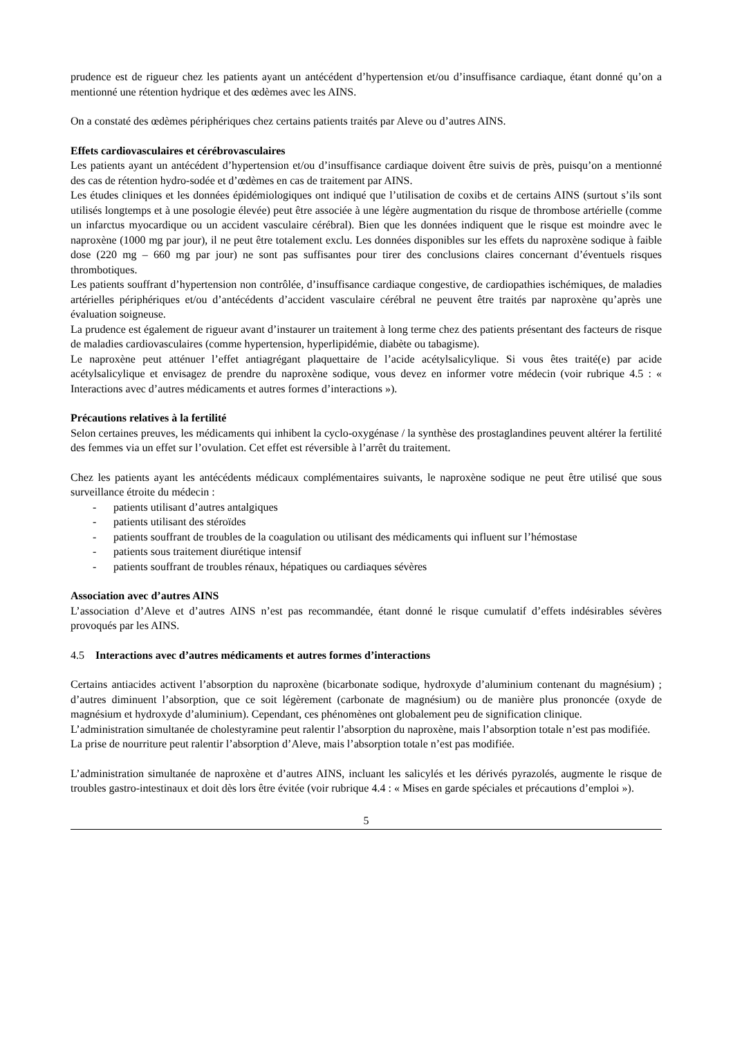prudence est de rigueur chez les patients ayant un antécédent d’hypertension et/ou d’insuffisance cardiaque, étant donné qu’on a mentionné une rétention hydrique et des œdèmes avec les AINS.
On a constaté des œdèmes périphériques chez certains patients traités par Aleve ou d’autres AINS.
Effets cardiovasculaires et cérébrovasculaires
Les patients ayant un antécédent d’hypertension et/ou d’insuffisance cardiaque doivent être suivis de près, puisqu’on a mentionné des cas de rétention hydro-sodée et d’œdèmes en cas de traitement par AINS.
Les études cliniques et les données épidémiologiques ont indiqué que l’utilisation de coxibs et de certains AINS (surtout s’ils sont utilisés longtemps et à une posologie élevée) peut être associée à une légère augmentation du risque de thrombose artérielle (comme un infarctus myocardique ou un accident vasculaire cérébral). Bien que les données indiquent que le risque est moindre avec le naproxène (1000 mg par jour), il ne peut être totalement exclu. Les données disponibles sur les effets du naproxène sodique à faible dose (220 mg – 660 mg par jour) ne sont pas suffisantes pour tirer des conclusions claires concernant d’éventuels risques thrombotiques.
Les patients souffrant d’hypertension non contrôlée, d’insuffisance cardiaque congestive, de cardiopathies ischémiques, de maladies artérielles périphériques et/ou d’antécédents d’accident vasculaire cérébral ne peuvent être traités par naproxène qu’après une évaluation soigneuse.
La prudence est également de rigueur avant d’instaurer un traitement à long terme chez des patients présentant des facteurs de risque de maladies cardiovasculaires (comme hypertension, hyperlipidémie, diabète ou tabagisme).
Le naproxène peut atténuer l’effet antiagrégant plaquettaire de l’acide acétylsalicylique. Si vous êtes traité(e) par acide acétylsalicylique et envisagez de prendre du naproxène sodique, vous devez en informer votre médecin (voir rubrique 4.5 : « Interactions avec d’autres médicaments et autres formes d’interactions »).
Précautions relatives à la fertilité
Selon certaines preuves, les médicaments qui inhibent la cyclo-oxygénase / la synthèse des prostaglandines peuvent altérer la fertilité des femmes via un effet sur l’ovulation. Cet effet est réversible à l’arrêt du traitement.
Chez les patients ayant les antécédents médicaux complémentaires suivants, le naproxène sodique ne peut être utilisé que sous surveillance étroite du médecin :
- patients utilisant d’autres antalgiques
- patients utilisant des stéroïdes
- patients souffrant de troubles de la coagulation ou utilisant des médicaments qui influent sur l’hémostase
- patients sous traitement diurétique intensif
- patients souffrant de troubles rénaux, hépatiques ou cardiaques sévères
Association avec d’autres AINS
L’association d’Aleve et d’autres AINS n’est pas recommandée, étant donné le risque cumulatif d’effets indésirables sévères provoqués par les AINS.
4.5 Interactions avec d’autres médicaments et autres formes d’interactions
Certains antiacides activent l’absorption du naproxène (bicarbonate sodique, hydroxyde d’aluminium contenant du magnésium) ; d’autres diminuent l’absorption, que ce soit légèrement (carbonate de magnésium) ou de manière plus prononcée (oxyde de magnésium et hydroxyde d’aluminium). Cependant, ces phénomènes ont globalement peu de signification clinique.
L’administration simultanée de cholestyramine peut ralentir l’absorption du naproxène, mais l’absorption totale n’est pas modifiée.
La prise de nourriture peut ralentir l’absorption d’Aleve, mais l’absorption totale n’est pas modifiée.
L’administration simultanée de naproxène et d’autres AINS, incluant les salicylés et les dérivés pyrazolés, augmente le risque de troubles gastro-intestinaux et doit dès lors être évitée (voir rubrique 4.4 : « Mises en garde spéciales et précautions d’emploi »).
5